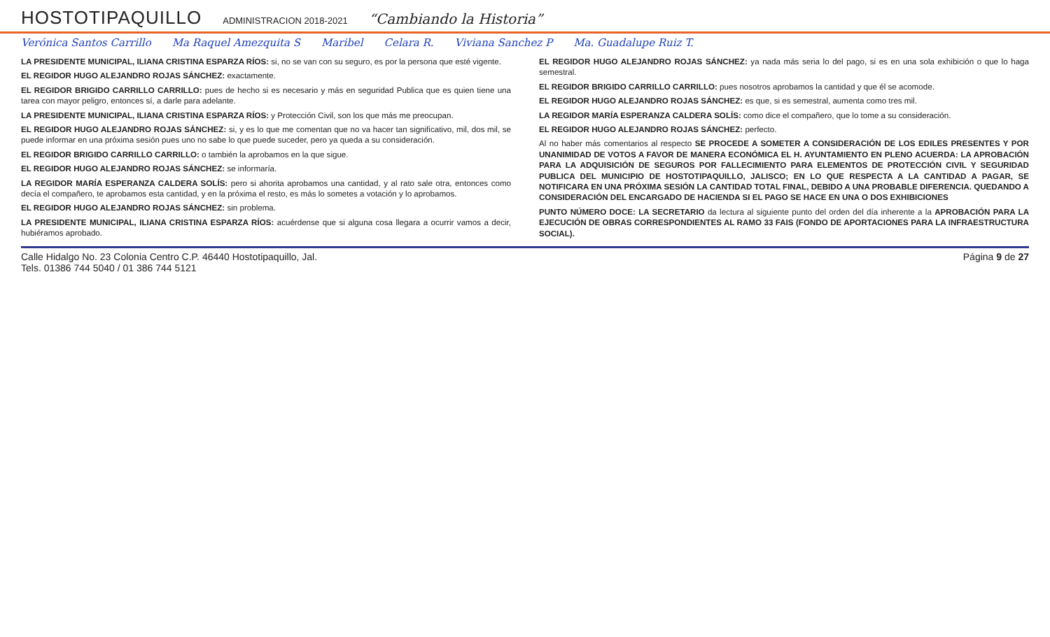HOSTOTIPAQUILLO
ADMINISTRACION 2018-2021 “Cambiando la Historia”
Verónica Santos Carrillo Ma Raquel Amezquita S Maribel Celara R. Viviana Sanchez P Ma. Guadalupe Ruiz T.
LA PRESIDENTE MUNICIPAL, ILIANA CRISTINA ESPARZA RÍOS: si, no se van con su seguro, es por la persona que esté vigente.
EL REGIDOR HUGO ALEJANDRO ROJAS SÁNCHEZ: exactamente.
EL REGIDOR BRIGIDO CARRILLO CARRILLO: pues de hecho si es necesario y más en seguridad Publica que es quien tiene una tarea con mayor peligro, entonces sí, a darle para adelante.
LA PRESIDENTE MUNICIPAL, ILIANA CRISTINA ESPARZA RÍOS: y Protección Civil, son los que más me preocupan.
EL REGIDOR HUGO ALEJANDRO ROJAS SÁNCHEZ: si, y es lo que me comentan que no va hacer tan significativo, mil, dos mil, se puede informar en una próxima sesión pues uno no sabe lo que puede suceder, pero ya queda a su consideración.
EL REGIDOR BRIGIDO CARRILLO CARRILLO: o también la aprobamos en la que sigue.
EL REGIDOR HUGO ALEJANDRO ROJAS SÁNCHEZ: se informaría.
LA REGIDOR MARÍA ESPERANZA CALDERA SOLÍS: pero si ahorita aprobamos una cantidad, y al rato sale otra, entonces como decía el compañero, te aprobamos esta cantidad, y en la próxima el resto, es más lo sometes a votación y lo aprobamos.
EL REGIDOR HUGO ALEJANDRO ROJAS SÁNCHEZ: sin problema.
LA PRESIDENTE MUNICIPAL, ILIANA CRISTINA ESPARZA RÍOS: acuérdense que si alguna cosa llegara a ocurrir vamos a decir, hubiéramos aprobado.
EL REGIDOR HUGO ALEJANDRO ROJAS SÁNCHEZ: ya nada más seria lo del pago, si es en una sola exhibición o que lo haga semestral.
EL REGIDOR BRIGIDO CARRILLO CARRILLO: pues nosotros aprobamos la cantidad y que él se acomode.
EL REGIDOR HUGO ALEJANDRO ROJAS SÁNCHEZ: es que, si es semestral, aumenta como tres mil.
LA REGIDOR MARÍA ESPERANZA CALDERA SOLÍS: como dice el compañero, que lo tome a su consideración.
EL REGIDOR HUGO ALEJANDRO ROJAS SÁNCHEZ: perfecto.
Al no haber más comentarios al respecto SE PROCEDE A SOMETER A CONSIDERACIÓN DE LOS EDILES PRESENTES Y POR UNANIMIDAD DE VOTOS A FAVOR DE MANERA ECONÓMICA EL H. AYUNTAMIENTO EN PLENO ACUERDA: LA APROBACIÓN PARA LA ADQUISICIÓN DE SEGUROS POR FALLECIMIENTO PARA ELEMENTOS DE PROTECCIÓN CIVIL Y SEGURIDAD PUBLICA DEL MUNICIPIO DE HOSTOTIPAQUILLO, JALISCO; EN LO QUE RESPECTA A LA CANTIDAD A PAGAR, SE NOTIFICARA EN UNA PRÓXIMA SESIÓN LA CANTIDAD TOTAL FINAL, DEBIDO A UNA PROBABLE DIFERENCIA. QUEDANDO A CONSIDERACIÓN DEL ENCARGADO DE HACIENDA SI EL PAGO SE HACE EN UNA O DOS EXHIBICIONES
PUNTO NÚMERO DOCE: LA SECRETARIO da lectura al siguiente punto del orden del día inherente a la APROBACIÓN PARA LA EJECUCIÓN DE OBRAS CORRESPONDIENTES AL RAMO 33 FAIS (FONDO DE APORTACIONES PARA LA INFRAESTRUCTURA SOCIAL).
Calle Hidalgo No. 23 Colonia Centro C.P. 46440 Hostotipaquillo, Jal.
Tels. 01386 744 5040 / 01 386 744 5121 Página 9 de 27